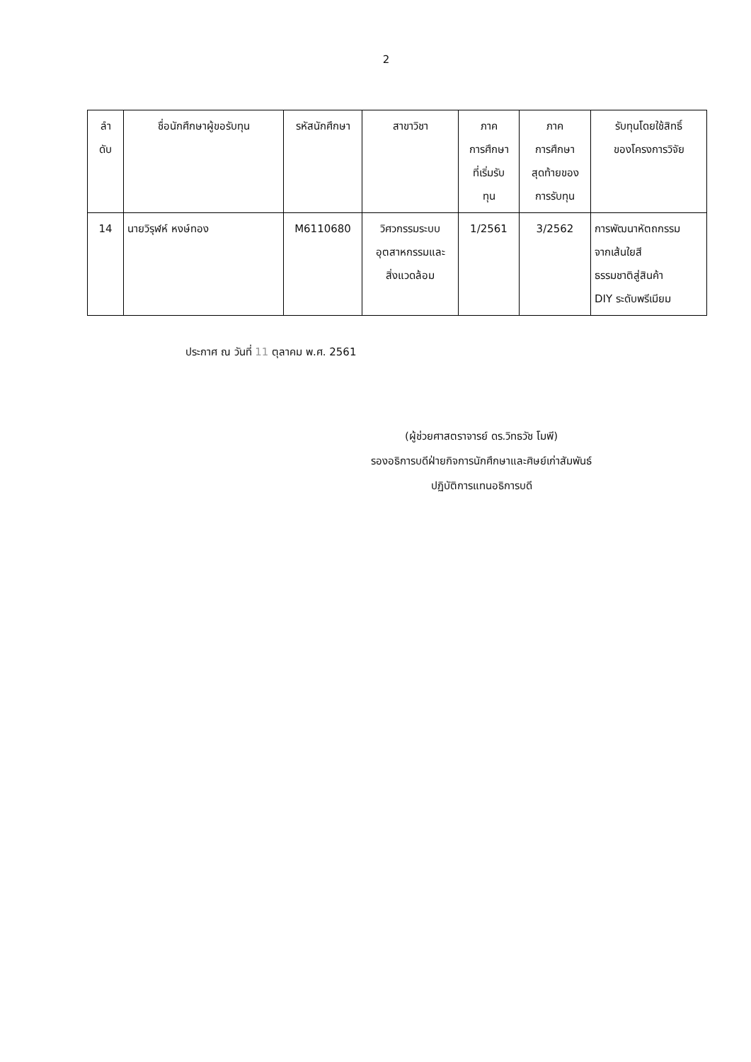2
| ลำ ดับ | ชื่อนักศึกษาผู้ขอรับทุน | รหัสนักศึกษา | สาขาวิชา | ภาค การศึกษา ที่เริ่มรับ ทุน | ภาค การศึกษา สุดท้ายของ การรับทุน | รับทุนโดยใช้สิทธิ์ ของโครงการวิจัย |
| --- | --- | --- | --- | --- | --- | --- |
| 14 | นายวิรุฬห์ หงษ์ทอง | M6110680 | วิศวกรรมระบบ อุตสาหกรรมและ สิ่งแวดล้อม | 1/2561 | 3/2562 | การพัฒนาหัตถกรรม จากเส้นใยสี ธรรมชาติสู่สินค้า DIY ระดับพรีเมียม |
ประกาศ ณ วันที่ 11 ตุลาคม พ.ศ. 2561
(ผู้ช่วยศาสตราจารย์ ดร.วิทธวัช โมพี)
รองอธิการบดีฝ่ายกิจการนักศึกษาและศิษย์เก่าสัมพันธ์
ปฏิบัติการแทนอธิการบดี